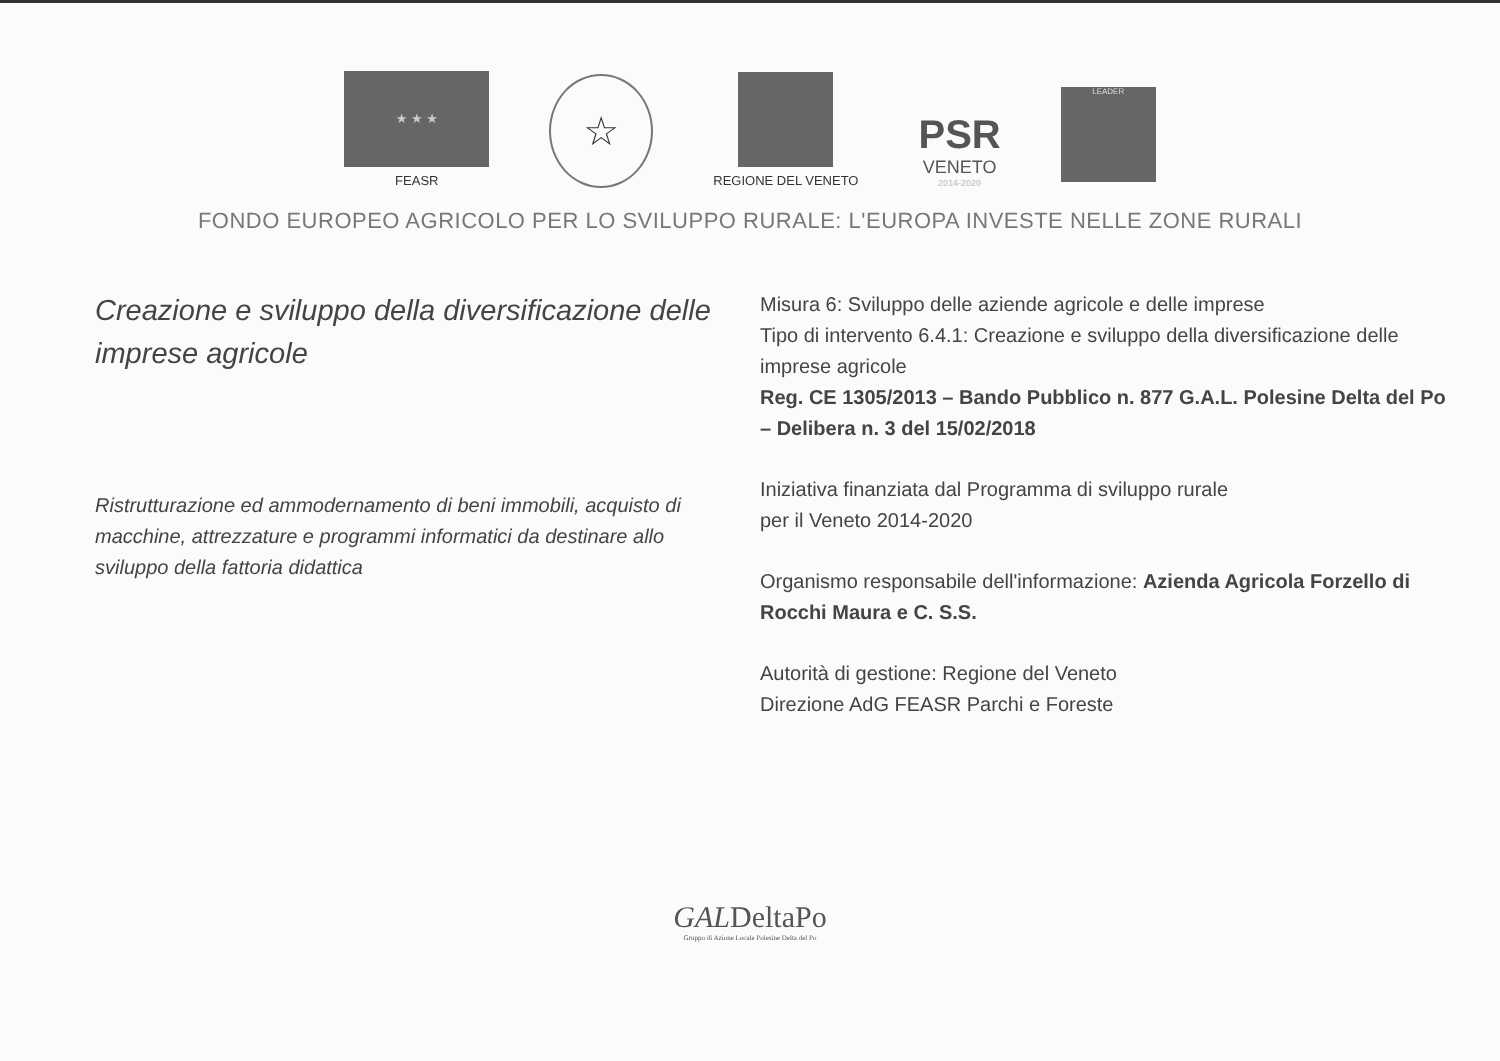★ ★ ★
FEASR
☆
REGIONE DEL VENETO
PSR
VENETO
2014-2020
LEADER
FONDO EUROPEO AGRICOLO PER LO SVILUPPO RURALE: L'EUROPA INVESTE NELLE ZONE RURALI
Creazione e sviluppo della diversificazione delle imprese agricole
Ristrutturazione ed ammodernamento di beni immobili, acquisto di macchine, attrezzature e programmi informatici da destinare allo sviluppo della fattoria didattica
Misura 6: Sviluppo delle aziende agricole e delle imprese
Tipo di intervento 6.4.1: Creazione e sviluppo della diversificazione delle imprese agricole
Reg. CE 1305/2013 – Bando Pubblico n. 877 G.A.L. Polesine Delta del Po – Delibera n. 3 del 15/02/2018
Iniziativa finanziata dal Programma di sviluppo rurale
per il Veneto 2014-2020
Organismo responsabile dell'informazione: Azienda Agricola Forzello di Rocchi Maura e C. S.S.
Autorità di gestione: Regione del Veneto
Direzione AdG FEASR Parchi e Foreste
GALDeltaPo
Gruppo di Azione Locale Polesine Delta del Po